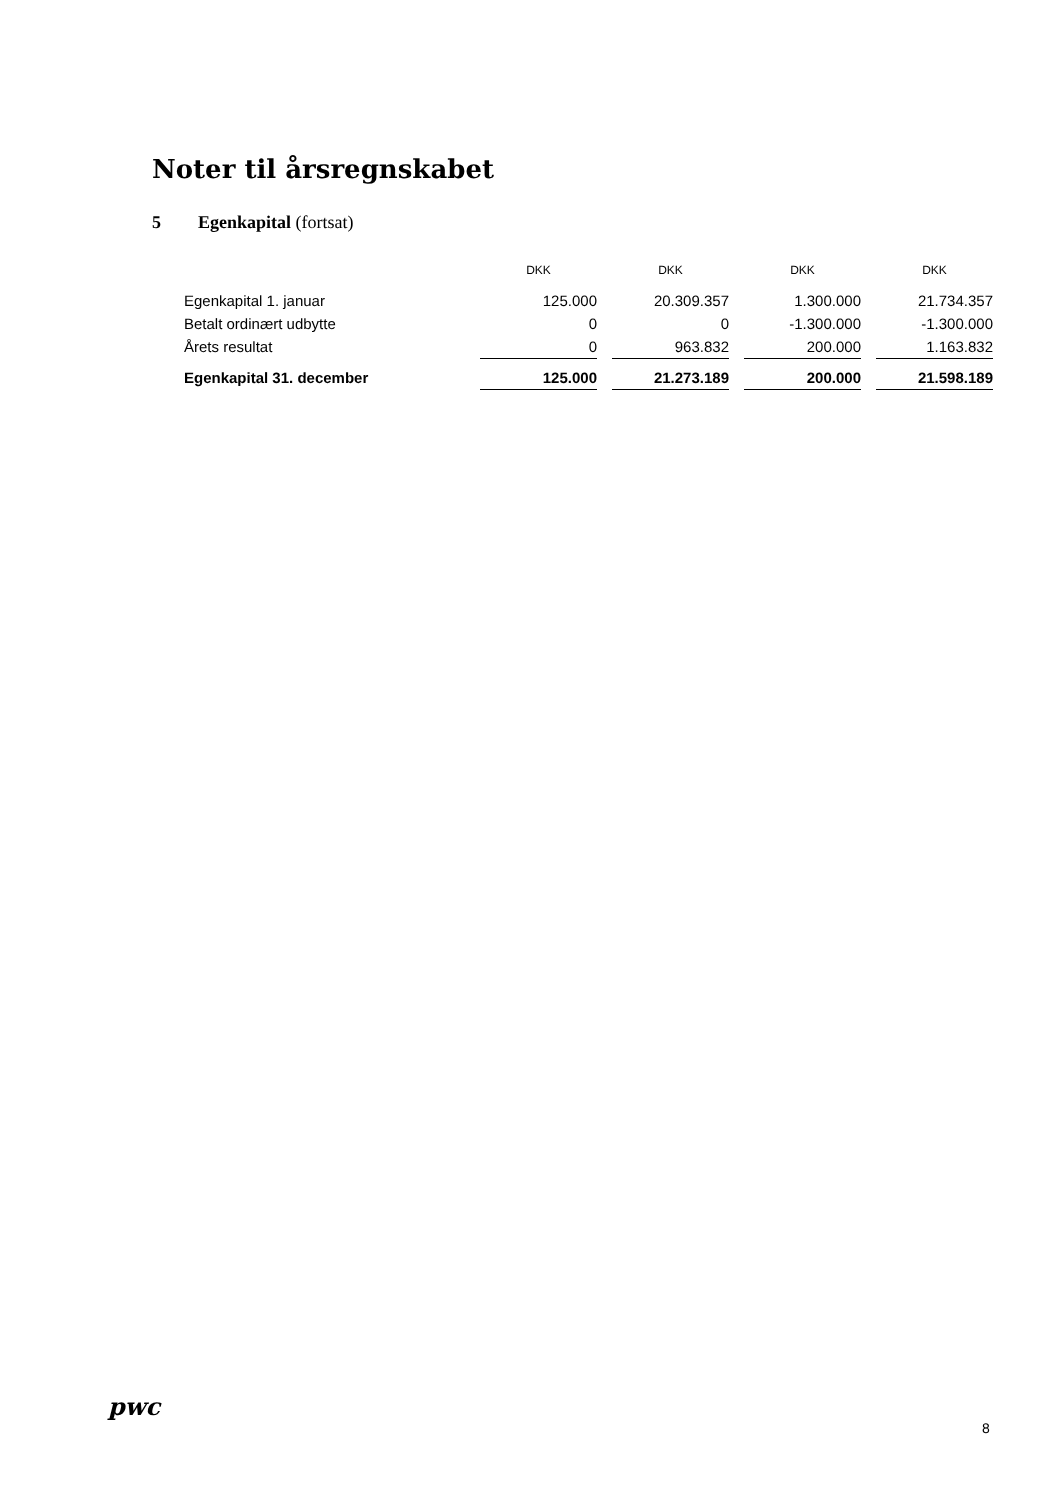Noter til årsregnskabet
5 Egenkapital (fortsat)
| | DKK | | DKK | | DKK | | DKK |
| --- | --- | --- | --- | --- | --- | --- | --- |
| Egenkapital 1. januar | 125.000 | | 20.309.357 | | 1.300.000 | | 21.734.357 |
| Betalt ordinært udbytte | 0 | | 0 | | -1.300.000 | | -1.300.000 |
| Årets resultat | 0 | | 963.832 | | 200.000 | | 1.163.832 |
| Egenkapital 31. december | 125.000 | | 21.273.189 | | 200.000 | | 21.598.189 |
pwc
8